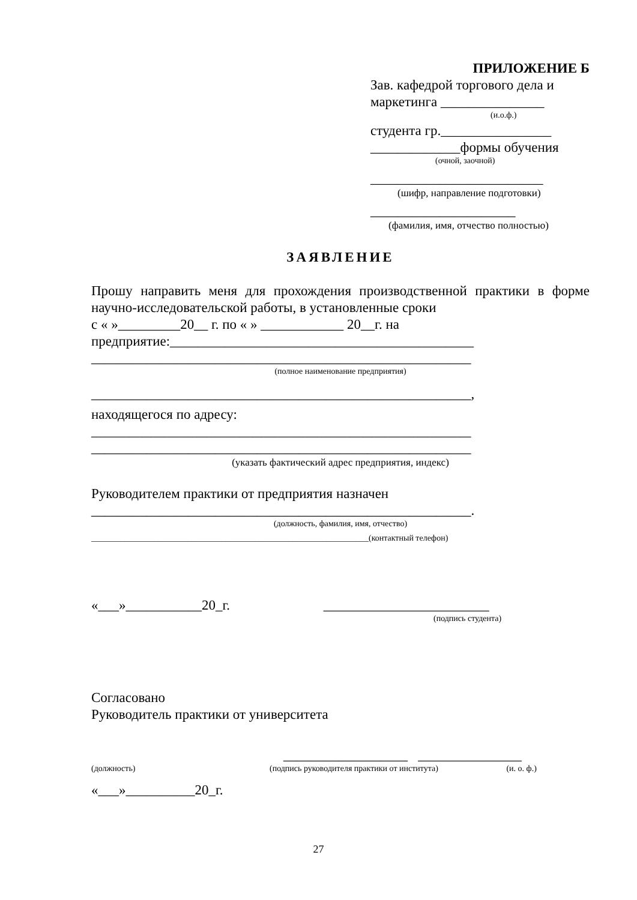ПРИЛОЖЕНИЕ Б
Зав. кафедрой торгового дела и
маркетинга _______________
(и.о.ф.)
студента гр.________________
_____________формы обучения
(очной, заочной)
_________________________
(шифр, направление подготовки)
_____________________
(фамилия, имя, отчество полностью)
ЗАЯВЛЕНИЕ
Прошу направить меня для прохождения производственной практики в форме научно-исследовательской работы, в установленные сроки
с « »_________20__ г. по « » ____________ 20__г. на
предприятие:____________________________________________
_______________________________________________________
(полное наименование предприятия)
_______________________________________________________,
находящегося по адресу:
_______________________________________________________
_______________________________________________________
(указать фактический адрес предприятия, индекс)
Руководителем практики от предприятия назначен
_______________________________________________________.
(должность, фамилия, имя, отчество)
__________________________________________________________________(контактный телефон)
«___»___________20_г. ________________________
(подпись студента)
Согласовано
Руководитель практики от университета
__________________ _______________
(должность) (подпись руководителя практики от института) (и. о. ф.)
«___»__________20_г.
27